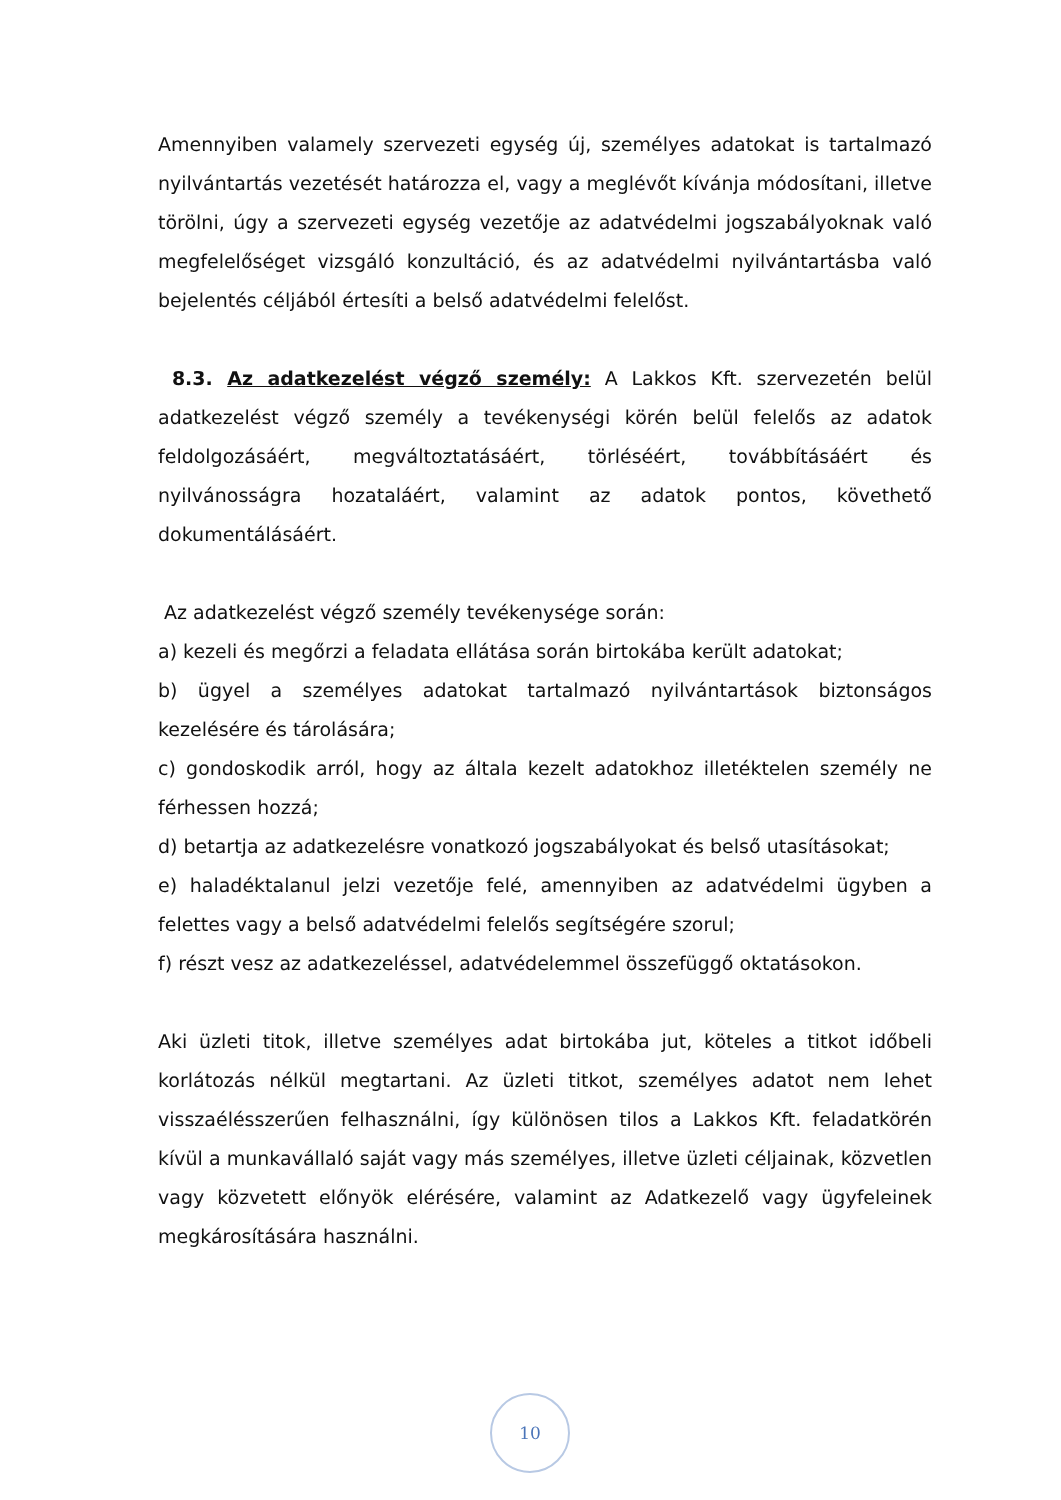Amennyiben valamely szervezeti egység új, személyes adatokat is tartalmazó nyilvántartás vezetését határozza el, vagy a meglévőt kívánja módosítani, illetve törölni, úgy a szervezeti egység vezetője az adatvédelmi jogszabályoknak való megfelelőséget vizsgáló konzultáció, és az adatvédelmi nyilvántartásba való bejelentés céljából értesíti a belső adatvédelmi felelőst.
8.3. Az adatkezelést végző személy: A Lakkos Kft. szervezetén belül adatkezelést végző személy a tevékenységi körén belül felelős az adatok feldolgozásáért, megváltoztatásáért, törléséért, továbbításáért és nyilvánosságra hozataláért, valamint az adatok pontos, követhető dokumentálásáért.
Az adatkezelést végző személy tevékenysége során:
a) kezeli és megőrzi a feladata ellátása során birtokába került adatokat;
b) ügyel a személyes adatokat tartalmazó nyilvántartások biztonságos kezelésére és tárolására;
c) gondoskodik arról, hogy az általa kezelt adatokhoz illetéktelen személy ne férhessen hozzá;
d) betartja az adatkezelésre vonatkozó jogszabályokat és belső utasításokat;
e) haladéktalanul jelzi vezetője felé, amennyiben az adatvédelmi ügyben a felettes vagy a belső adatvédelmi felelős segítségére szorul;
f) részt vesz az adatkezeléssel, adatvédelemmel összefüggő oktatásokon.
Aki üzleti titok, illetve személyes adat birtokába jut, köteles a titkot időbeli korlátozás nélkül megtartani. Az üzleti titkot, személyes adatot nem lehet visszaélésszerűen felhasználni, így különösen tilos a Lakkos Kft. feladatkörén kívül a munkavállaló saját vagy más személyes, illetve üzleti céljainak, közvetlen vagy közvetett előnyök elérésére, valamint az Adatkezelő vagy ügyfeleinek megkárosítására használni.
10